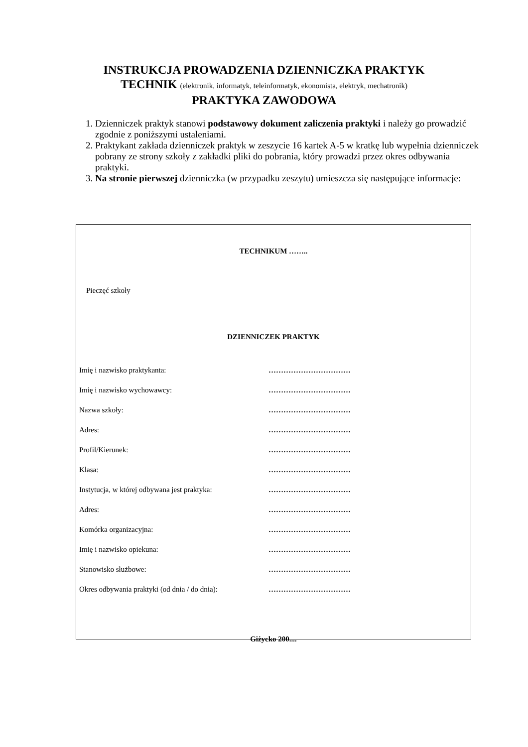INSTRUKCJA PROWADZENIA DZIENNICZKA PRAKTYK
TECHNIK (elektronik, informatyk, teleinformatyk, ekonomista, elektryk, mechatronik)
PRAKTYKA ZAWODOWA
1. Dzienniczek praktyk stanowi podstawowy dokument zaliczenia praktyki i należy go prowadzić zgodnie z poniższymi ustaleniami.
2. Praktykant zakłada dzienniczek praktyk w zeszycie 16 kartek A-5 w kratkę lub wypełnia dzienniczek pobrany ze strony szkoły z zakładki pliki do pobrania, który prowadzi przez okres odbywania praktyki.
3. Na stronie pierwszej dzienniczka (w przypadku zeszytu) umieszcza się następujące informacje:
TECHNIKUM ……..
Pieczęć szkoły
DZIENNICZEK PRAKTYK
Imię i nazwisko praktykanta: ……………………………
Imię i nazwisko wychowawcy: ……………………………
Nazwa szkoły: ……………………………
Adres: ……………………………
Profil/Kierunek: ……………………………
Klasa: ……………………………
Instytucja, w której odbywana jest praktyka: ……………………………
Adres: ……………………………
Komórka organizacyjna: ……………………………
Imię i nazwisko opiekuna: ……………………………
Stanowisko służbowe: ……………………………
Okres odbywania praktyki (od dnia / do dnia): ……………………………
Giżycko 200....